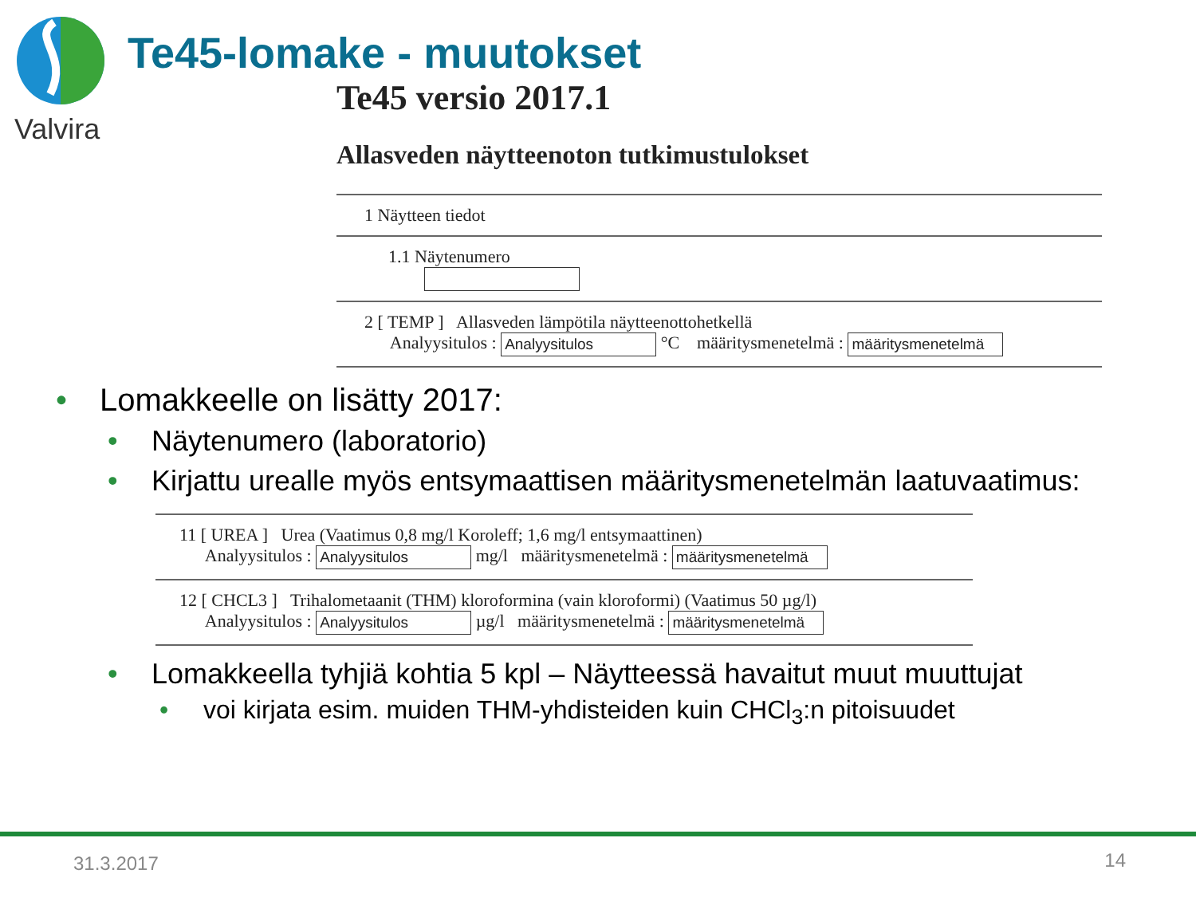Valvira
Te45-lomake - muutokset
Te45 versio 2017.1
Allasveden näytteenoton tutkimustulokset
1 Näytteen tiedot
1.1 Näytenumero
2 [ TEMP ] Allasveden lämpötila näytteenottohetkellä
Analyysitulos : Analyysitulos °C määritysmenetelmä : määritysmenetelmä
• Lomakkeelle on lisätty 2017:
• Näytenumero (laboratorio)
• Kirjattu urealle myös entsymaattisen määritysmenetelmän laatuvaatimus:
11 [ UREA ] Urea (Vaatimus 0,8 mg/l Koroleff; 1,6 mg/l entsymaattinen)
Analyysitulos : Analyysitulos mg/l määritysmenetelmä : määritysmenetelmä
12 [ CHCL3 ] Trihalometaanit (THM) kloroformina (vain kloroformi) (Vaatimus 50 µg/l)
Analyysitulos : Analyysitulos µg/l määritysmenetelmä : määritysmenetelmä
• Lomakkeella tyhjiä kohtia 5 kpl – Näytteessä havaitut muut muuttujat
• voi kirjata esim. muiden THM-yhdisteiden kuin CHCl<sub>3</sub>:n pitoisuudet
31.3.2017 14